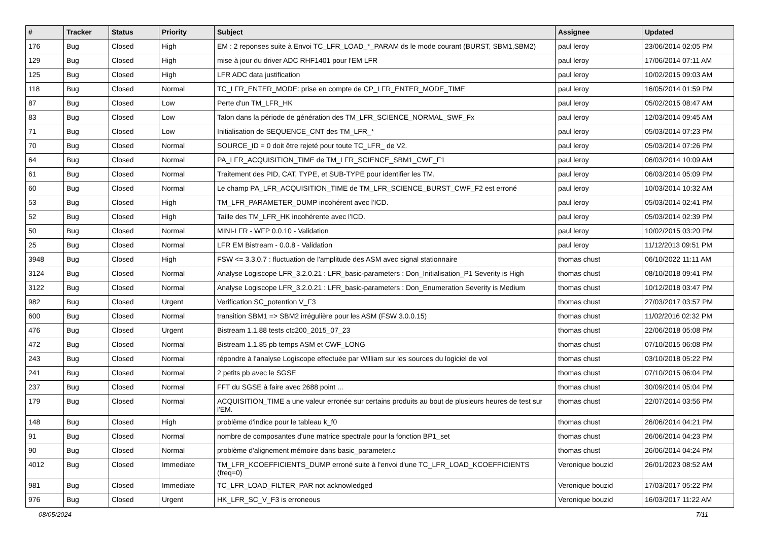| # | Tracker | Status | Priority | Subject | Assignee | Updated |
| --- | --- | --- | --- | --- | --- | --- |
| 176 | Bug | Closed | High | EM : 2 reponses suite à Envoi TC_LFR_LOAD_*_PARAM ds le mode courant (BURST, SBM1,SBM2) | paul leroy | 23/06/2014 02:05 PM |
| 129 | Bug | Closed | High | mise à jour du driver ADC RHF1401 pour l'EM LFR | paul leroy | 17/06/2014 07:11 AM |
| 125 | Bug | Closed | High | LFR ADC data justification | paul leroy | 10/02/2015 09:03 AM |
| 118 | Bug | Closed | Normal | TC_LFR_ENTER_MODE: prise en compte de CP_LFR_ENTER_MODE_TIME | paul leroy | 16/05/2014 01:59 PM |
| 87 | Bug | Closed | Low | Perte d'un TM_LFR_HK | paul leroy | 05/02/2015 08:47 AM |
| 83 | Bug | Closed | Low | Talon dans la période de génération des TM_LFR_SCIENCE_NORMAL_SWF_Fx | paul leroy | 12/03/2014 09:45 AM |
| 71 | Bug | Closed | Low | Initialisation de SEQUENCE_CNT des TM_LFR_* | paul leroy | 05/03/2014 07:23 PM |
| 70 | Bug | Closed | Normal | SOURCE_ID = 0 doit être rejeté pour toute TC_LFR_ de V2. | paul leroy | 05/03/2014 07:26 PM |
| 64 | Bug | Closed | Normal | PA_LFR_ACQUISITION_TIME de TM_LFR_SCIENCE_SBM1_CWF_F1 | paul leroy | 06/03/2014 10:09 AM |
| 61 | Bug | Closed | Normal | Traitement des PID, CAT, TYPE, et SUB-TYPE pour identifier les TM. | paul leroy | 06/03/2014 05:09 PM |
| 60 | Bug | Closed | Normal | Le champ PA_LFR_ACQUISITION_TIME de TM_LFR_SCIENCE_BURST_CWF_F2 est erroné | paul leroy | 10/03/2014 10:32 AM |
| 53 | Bug | Closed | High | TM_LFR_PARAMETER_DUMP incohérent avec l'ICD. | paul leroy | 05/03/2014 02:41 PM |
| 52 | Bug | Closed | High | Taille des TM_LFR_HK incohérente avec l'ICD. | paul leroy | 05/03/2014 02:39 PM |
| 50 | Bug | Closed | Normal | MINI-LFR - WFP 0.0.10 - Validation | paul leroy | 10/02/2015 03:20 PM |
| 25 | Bug | Closed | Normal | LFR EM Bistream - 0.0.8 - Validation | paul leroy | 11/12/2013 09:51 PM |
| 3948 | Bug | Closed | High | FSW <= 3.3.0.7 : fluctuation de l'amplitude des ASM avec signal stationnaire | thomas chust | 06/10/2022 11:11 AM |
| 3124 | Bug | Closed | Normal | Analyse Logiscope LFR_3.2.0.21 : LFR_basic-parameters : Don_Initialisation_P1 Severity is High | thomas chust | 08/10/2018 09:41 PM |
| 3122 | Bug | Closed | Normal | Analyse Logiscope LFR_3.2.0.21 : LFR_basic-parameters : Don_Enumeration Severity is Medium | thomas chust | 10/12/2018 03:47 PM |
| 982 | Bug | Closed | Urgent | Verification SC_potention V_F3 | thomas chust | 27/03/2017 03:57 PM |
| 600 | Bug | Closed | Normal | transition SBM1 => SBM2 irrégulière pour les ASM (FSW 3.0.0.15) | thomas chust | 11/02/2016 02:32 PM |
| 476 | Bug | Closed | Urgent | Bistream 1.1.88 tests ctc200_2015_07_23 | thomas chust | 22/06/2018 05:08 PM |
| 472 | Bug | Closed | Normal | Bistream 1.1.85 pb temps ASM et CWF_LONG | thomas chust | 07/10/2015 06:08 PM |
| 243 | Bug | Closed | Normal | répondre à l'analyse Logiscope effectuée par William sur les sources du logiciel de vol | thomas chust | 03/10/2018 05:22 PM |
| 241 | Bug | Closed | Normal | 2 petits pb avec le SGSE | thomas chust | 07/10/2015 06:04 PM |
| 237 | Bug | Closed | Normal | FFT du SGSE à faire avec 2688 point ... | thomas chust | 30/09/2014 05:04 PM |
| 179 | Bug | Closed | Normal | ACQUISITION_TIME a une valeur erronée sur certains produits au bout de plusieurs heures de test sur l'EM. | thomas chust | 22/07/2014 03:56 PM |
| 148 | Bug | Closed | High | problème d'indice pour le tableau k_f0 | thomas chust | 26/06/2014 04:21 PM |
| 91 | Bug | Closed | Normal | nombre de composantes d'une matrice spectrale pour la fonction BP1_set | thomas chust | 26/06/2014 04:23 PM |
| 90 | Bug | Closed | Normal | problème d'alignement mémoire dans basic_parameter.c | thomas chust | 26/06/2014 04:24 PM |
| 4012 | Bug | Closed | Immediate | TM_LFR_KCOEFFICIENTS_DUMP erroné suite à l'envoi d'une TC_LFR_LOAD_KCOEFFICIENTS (freq=0) | Veronique bouzid | 26/01/2023 08:52 AM |
| 981 | Bug | Closed | Immediate | TC_LFR_LOAD_FILTER_PAR not acknowledged | Veronique bouzid | 17/03/2017 05:22 PM |
| 976 | Bug | Closed | Urgent | HK_LFR_SC_V_F3 is erroneous | Veronique bouzid | 16/03/2017 11:22 AM |
08/05/2024 7/11